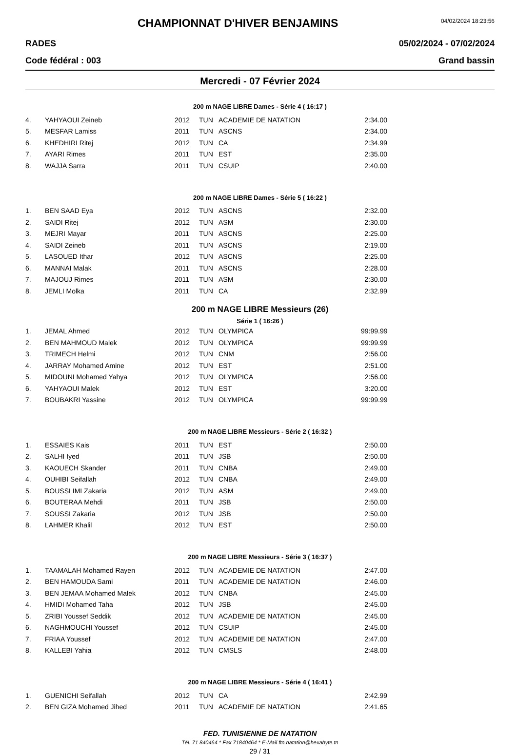CHAMPIONNAT D'HIVER BENJAMINS
04/02/2024 18:23:56
RADES 05/02/2024 - 07/02/2024
Code fédéral : 003 Grand bassin
Mercredi - 07 Février 2024
200 m NAGE LIBRE Dames - Série 4 ( 16:17 )
| 4. | YAHYAOUI Zeineb | 2012 | TUN | ACADEMIE DE NATATION | 2:34.00 |
| 5. | MESFAR Lamiss | 2011 | TUN | ASCNS | 2:34.00 |
| 6. | KHEDHIRI Ritej | 2012 | TUN | CA | 2:34.99 |
| 7. | AYARI Rimes | 2011 | TUN | EST | 2:35.00 |
| 8. | WAJJA Sarra | 2011 | TUN | CSUIP | 2:40.00 |
200 m NAGE LIBRE Dames - Série 5 ( 16:22 )
| 1. | BEN SAAD Eya | 2012 | TUN | ASCNS | 2:32.00 |
| 2. | SAIDI Ritej | 2012 | TUN | ASM | 2:30.00 |
| 3. | MEJRI Mayar | 2011 | TUN | ASCNS | 2:25.00 |
| 4. | SAIDI Zeineb | 2011 | TUN | ASCNS | 2:19.00 |
| 5. | LASOUED Ithar | 2012 | TUN | ASCNS | 2:25.00 |
| 6. | MANNAI Malak | 2011 | TUN | ASCNS | 2:28.00 |
| 7. | MAJOUJ Rimes | 2011 | TUN | ASM | 2:30.00 |
| 8. | JEMLI Molka | 2011 | TUN | CA | 2:32.99 |
200 m NAGE LIBRE Messieurs (26)
Série 1 ( 16:26 )
| 1. | JEMAL Ahmed | 2012 | TUN | OLYMPICA | 99:99.99 |
| 2. | BEN MAHMOUD Malek | 2012 | TUN | OLYMPICA | 99:99.99 |
| 3. | TRIMECH Helmi | 2012 | TUN | CNM | 2:56.00 |
| 4. | JARRAY Mohamed Amine | 2012 | TUN | EST | 2:51.00 |
| 5. | MIDOUNI Mohamed Yahya | 2012 | TUN | OLYMPICA | 2:56.00 |
| 6. | YAHYAOUI Malek | 2012 | TUN | EST | 3:20.00 |
| 7. | BOUBAKRI Yassine | 2012 | TUN | OLYMPICA | 99:99.99 |
200 m NAGE LIBRE Messieurs - Série 2 ( 16:32 )
| 1. | ESSAIES Kais | 2011 | TUN | EST | 2:50.00 |
| 2. | SALHI Iyed | 2011 | TUN | JSB | 2:50.00 |
| 3. | KAOUECH Skander | 2011 | TUN | CNBA | 2:49.00 |
| 4. | OUHIBI Seifallah | 2012 | TUN | CNBA | 2:49.00 |
| 5. | BOUSSLIMI Zakaria | 2012 | TUN | ASM | 2:49.00 |
| 6. | BOUTERAA Mehdi | 2011 | TUN | JSB | 2:50.00 |
| 7. | SOUSSI Zakaria | 2012 | TUN | JSB | 2:50.00 |
| 8. | LAHMER Khalil | 2012 | TUN | EST | 2:50.00 |
200 m NAGE LIBRE Messieurs - Série 3 ( 16:37 )
| 1. | TAAMALAH Mohamed Rayen | 2012 | TUN | ACADEMIE DE NATATION | 2:47.00 |
| 2. | BEN HAMOUDA Sami | 2011 | TUN | ACADEMIE DE NATATION | 2:46.00 |
| 3. | BEN JEMAA Mohamed Malek | 2012 | TUN | CNBA | 2:45.00 |
| 4. | HMIDI Mohamed Taha | 2012 | TUN | JSB | 2:45.00 |
| 5. | ZRIBI Youssef Seddik | 2012 | TUN | ACADEMIE DE NATATION | 2:45.00 |
| 6. | NAGHMOUCHI Youssef | 2012 | TUN | CSUIP | 2:45.00 |
| 7. | FRIAA Youssef | 2012 | TUN | ACADEMIE DE NATATION | 2:47.00 |
| 8. | KALLEBI Yahia | 2012 | TUN | CMSLS | 2:48.00 |
200 m NAGE LIBRE Messieurs - Série 4 ( 16:41 )
| 1. | GUENICHI Seifallah | 2012 | TUN | CA | 2:42.99 |
| 2. | BEN GIZA Mohamed Jihed | 2011 | TUN | ACADEMIE DE NATATION | 2:41.65 |
FED. TUNISIENNE DE NATATION
Tél. 71 840464 * Fax 71840464 * E-Mail ftn.natation@hexabyte.tn
29 / 31